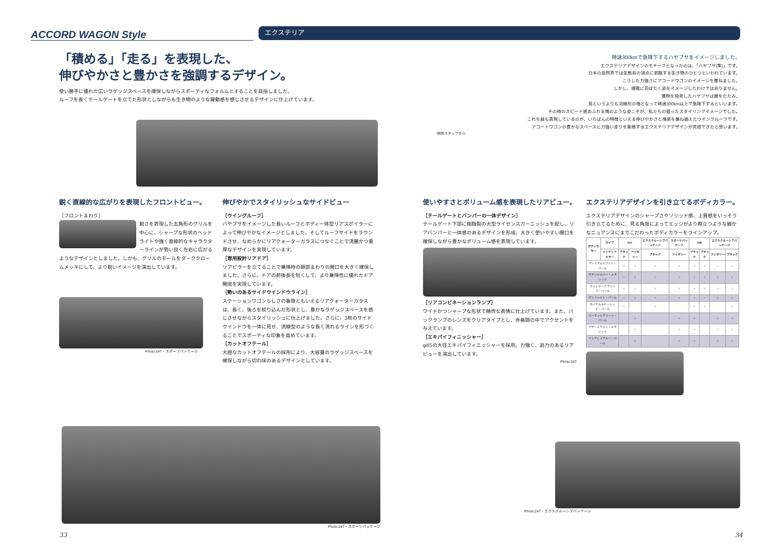ACCORD WAGON Style
エクステリア
「積める」「走る」を表現した、
伸びやかさと豊かさを強調するデザイン。
使い勝手に優れた広いラゲッジスペースを確保しながらスポーティなフォルムとすることを目指しました。
ルーフを長くテールゲートを立てた形状としながらも生き物のような躍動感を感じさせるデザインに仕上げています。
時速300kmで急降下するハヤブサをイメージしました。
エクステリアデザインのモチーフとなったのは、「ハヤブサ(隼)」です。
日本の自然界では生態系の頂点に君臨する生き物のひとつといわれています。
こうした力強さにアコードワゴンのイメージを重ねました。
しかし、優雅に羽ばたく姿をイメージしたわけではありません。
獲物を発見したハヤブサは翼をたたみ、
鳥というよりも流線形の塊となって時速300km以上で急降下するといいます。
その時のスピード感あふれる塊のような姿こそが、私たちの狙ったスタイリングイメージでした。
これを最も表現しているのが、いちばんの特徴といえる伸びやかさと塊感を兼ね備えたウイングルーフです。
アコードワゴンの豊かなスペースと力強い走りを象徴するエクステリアデザインが完成できたと思います。
開発スタッフから
鋭く直線的な広がりを表現したフロントビュー。
［フロントまわり］
鋭さを表現した五角形のグリルを中心に、シャープな形状のヘッドライトや強く直線的なキャラクターラインが勢い良く左右に広がるようなデザインとしました。しかも、グリルのモールをダーククロームメッキにして、より鋭いイメージを演出しています。
Photo:24T・スポーツパッケージ
伸びやかでスタイリッシュなサイドビュー
［ウイングルーフ］
ハヤブサをイメージした長いルーフとボディ一体型リアスポイラーによって伸びやかなイメージとしました。そしてルーフサイドをラウンドさせ、なめらかにリアクォーターガラスにつなぐことで流麗かつ重厚なデザインを実現しています。
［専用設計リアドア］
リアピラーを立てることで乗降時の頭部まわりの開口を大きく確保しました。さらに、ドアの前後長を短くして、より乗降性に優れたドア開度を実現しています。
［勢いのあるサイドウインドウライン］
ステーションワゴンらしさの象徴ともいえるリアクォーターガラスは、長く、後ろを絞り込んだ形状とし、豊かなラゲッジスペースを感じさせながらスタイリッシュに仕上げました。さらに、3枚のサイドウインドウを一体に見せ、流線型のような長く流れるラインを形づくることでスポーティな印象を高めています。
［カットオフテール］
大胆なカットオフテールの採用により、大容量のラゲッジスペースを確保しながら切れ味のあるデザインとしています。
使いやすさとボリューム感を表現したリアビュー。
［テールゲートとバンパーの一体デザイン］
テールゲート下部に樹脂製の大型ライセンスガーニッシュを配し、リアバンパーと一体感のあるデザインを形成。大きく使いやすい開口を確保しながら豊かなボリューム感を表現しています。
［リアコンビネーションランプ］
ワイドかつシャープな形状で精悍な表情に仕上げています。また、バックランプのレンズをクリアタイプとし、赤基調の中でアクセントを与えています。
［エキパイフィニッシャー］
φ85の大径エキパイフィニッシャーを採用。力強く、追力のあるリアビューを演出しています。
Photo:24T
エクステリアデザインを引き立てるボディカラー。
エクステリアデザインのシャープさやソリッド感、上質感をいっそう引き立てるために、見る角度によってエッジがより際立つような細かなニュアンスにまでこだわったボディカラーをラインアップ。
| ボディカラー | タイプ | 24T | | エクスクルーシブパッケージ | スポーツパッケージ | 24E | | エクスクルーシブパッケージ | |
| --- | --- | --- | --- | --- | --- | --- | --- | --- | --- |
| | インテリアカラー | ブラック | アイボリー | ブラック | アイボリー | ブラック | ブラック | アイボリー | ブラック |
| プレミアムホワイト・パール | | ○ | ○ | ○ | ○ | ○ | ○ | ○ | ○ |
| サテンシルバー・メタリック | | ○ | ○ | ○ | ○ | ○ | ○ | ○ | ○ |
| ナイトホークブラック・パール | | ○ | ○ | ○ | ○ | ○ | ○ | ○ | ○ |
| グラファイト・パール | | ○ | ○ | ○ | ○ | ○ | ○ | ○ | ○ |
| ロイヤルルビーレッド・パール | | ○ | | ○ | | ○ | ○ | | ○ |
| バーモントグリーン・パール | | | ○ | | ○ | ○ | | ○ | ○ |
| デザートミスト・メタリック | | | ○ | | ○ | ○ | | ○ | ○ |
| インディゴブルー・パール | | | ○ | | ○ | ○ | | ○ | ○ |
Photo:24T・スポーツパッケージ
Photo:24T・エクスクルーシブパッケージ
33 34